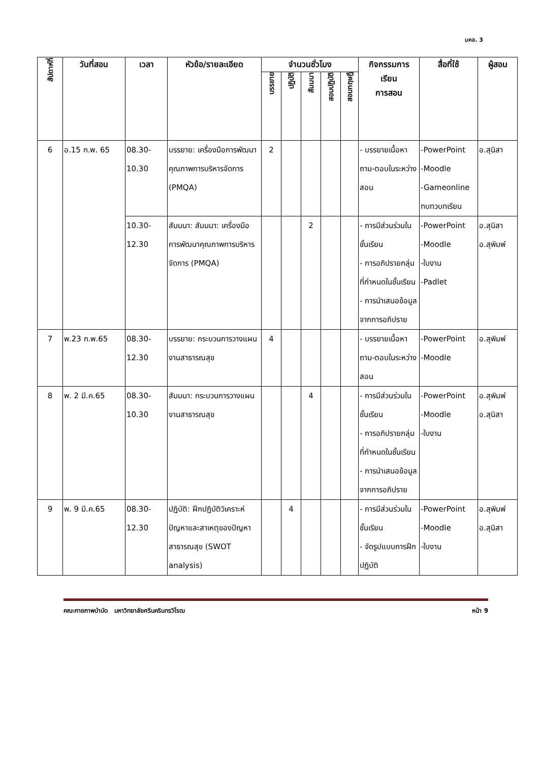มคอ. 3
| สัปดาห์ที่ | วันที่สอน | เวลา | หัวข้อ/รายละเอียด | จำนวนชั่วโมง | | | | | กิจกรรมการ เรียน การสอน | สื่อที่ใช้ | ผู้สอน |
| --- | --- | --- | --- | --- | --- | --- | --- | --- | --- | --- | --- |
| | | | | บรรยาย | ปฏิบัติ | สัมมนา | สอบปฏิบัติ | สอบทฤษฎี | | | |
| 6 | อ.15 ก.พ. 65 | 08.30- 10.30 | บรรยาย: เครื่องมือการพัฒนาคุณภาพการบริหารจัดการ (PMQA) | 2 | | | | | - บรรยายเนื้อหา ถาม-ตอบในระหว่างสอน | -PowerPoint -Moodle -Gameonline ทบทวบทเรียน | อ.สุนิสา |
| | | 10.30- 12.30 | สัมมนา: สัมมนา: เครื่องมือการพัฒนาคุณภาพการบริหารจัดการ (PMQA) | | | 2 | | | - การมีส่วนร่วมในชั้นเรียน - การอภิปรายกลุ่มที่กำหนดในชั้นเรียน - การนำเสนอข้อมูลจากการอภิปราย | -PowerPoint -Moodle -ใบงาน -Padlet | อ.สุนิสา อ.สุพิมพ์ |
| 7 | พ.23 ก.พ.65 | 08.30- 12.30 | บรรยาย: กระบวนการวางแผนงานสาธารณสุข | 4 | | | | | - บรรยายเนื้อหา ถาม-ตอบในระหว่างสอน | -PowerPoint -Moodle | อ.สุพิมพ์ |
| 8 | พ. 2 มี.ค.65 | 08.30- 10.30 | สัมมนา: กระบวนการวางแผนงานสาธารณสุข | | | 4 | | | - การมีส่วนร่วมในชั้นเรียน - การอภิปรายกลุ่มที่กำหนดในชั้นเรียน - การนำเสนอข้อมูลจากการอภิปราย | -PowerPoint -Moodle -ใบงาน | อ.สุพิมพ์ อ.สุนิสา |
| 9 | พ. 9 มี.ค.65 | 08.30- 12.30 | ปฏิบัติ: ฝึกปฏิบัติวิเคราะห์ปัญหาและสาเหตุของปัญหาสาธารณสุข (SWOT analysis) | | 4 | | | | - การมีส่วนร่วมในชั้นเรียน - จัดรูปแบบการฝึกปฏิบัติ | -PowerPoint -Moodle -ใบงาน | อ.สุพิมพ์ อ.สุนิสา |
คณะกายภาพบำบัด มหาวิทยาลัยศรีนครินทรวิโรฒ หน้า 9